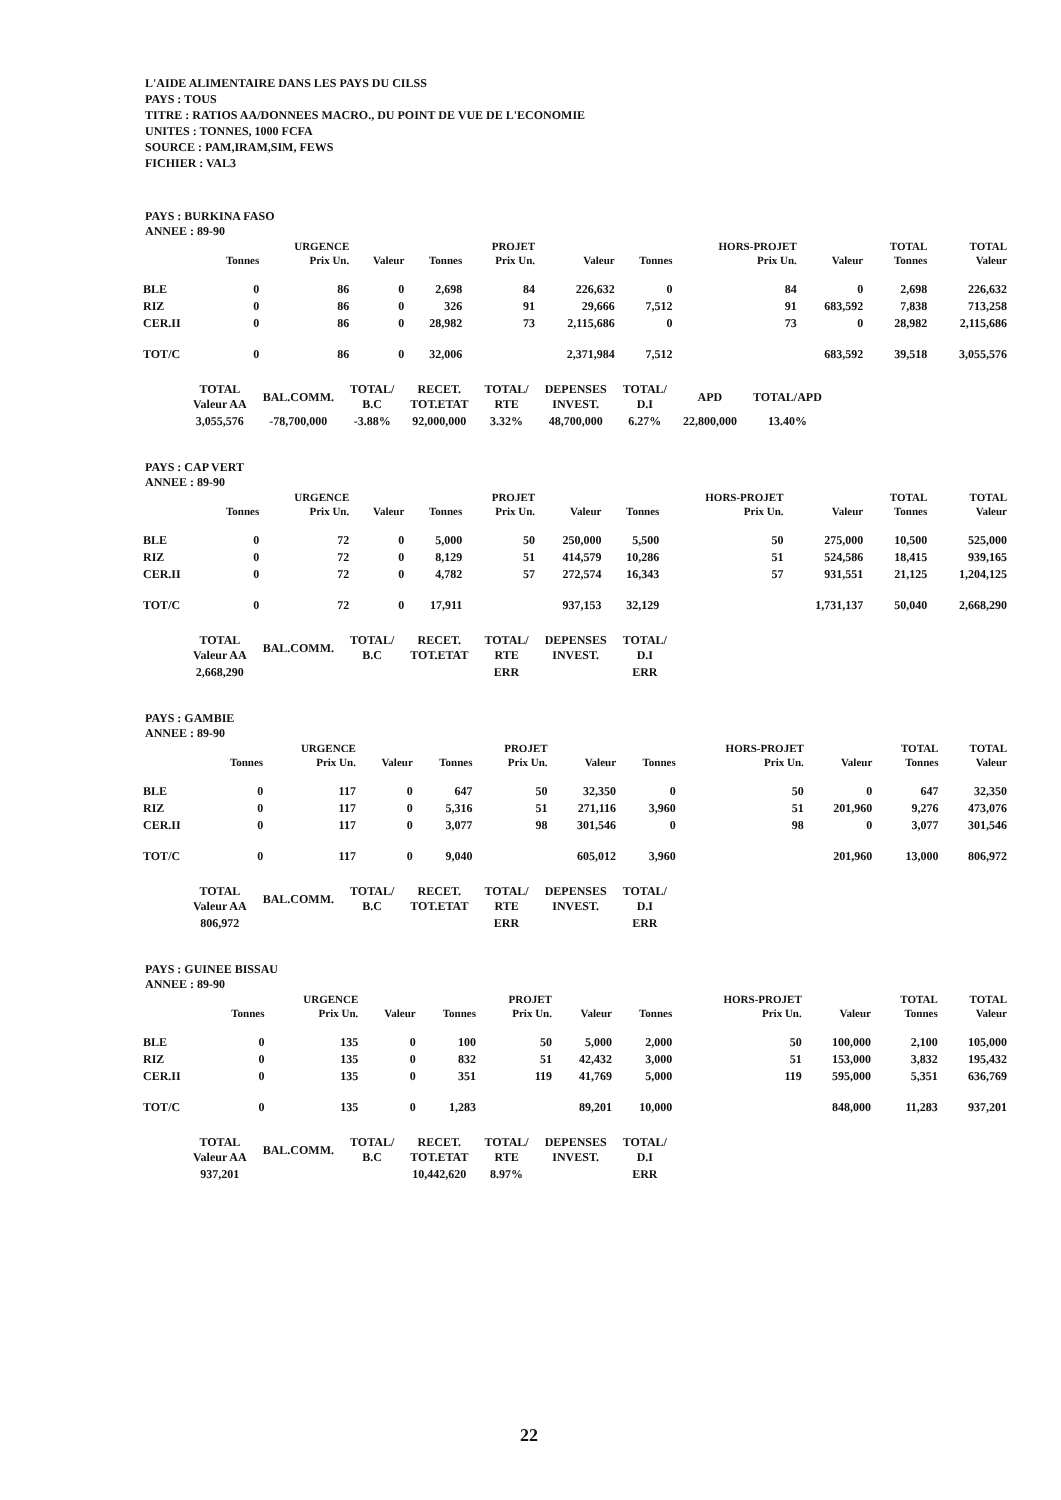L'AIDE ALIMENTAIRE DANS LES PAYS DU CILSS
PAYS : TOUS
TITRE : RATIOS AA/DONNEES MACRO., DU POINT DE VUE DE L'ECONOMIE
UNITES : TONNES, 1000 FCFA
SOURCE : PAM,IRAM,SIM, FEWS
FICHIER : VAL3
PAYS : BURKINA FASO
ANNEE : 89-90
| | | URGENCE | | | PROJET | | | HORS-PROJET | | TOTAL | TOTAL |
| --- | --- | --- | --- | --- | --- | --- | --- | --- | --- | --- | --- |
| | Tonnes | Prix Un. | Valeur | Tonnes | Prix Un. | Valeur | Tonnes | Prix Un. | Valeur | Tonnes | Valeur |
| BLE | 0 | 86 | 0 | 2,698 | 84 | 226,632 | 0 | 84 | 0 | 2,698 | 226,632 |
| RIZ | 0 | 86 | 0 | 326 | 91 | 29,666 | 7,512 | 91 | 683,592 | 7,838 | 713,258 |
| CER.II | 0 | 86 | 0 | 28,982 | 73 | 2,115,686 | 0 | 73 | 0 | 28,982 | 2,115,686 |
| TOT/C | 0 | 86 | 0 | 32,006 | | 2,371,984 | 7,512 | | 683,592 | 39,518 | 3,055,576 |
| TOTAL Valeur AA | BAL.COMM. | TOTAL/ B.C | RECET. TOT.ETAT | TOTAL/ RTE | DEPENSES INVEST. | TOTAL/ D.I | APD | TOTAL/APD |
| --- | --- | --- | --- | --- | --- | --- | --- | --- |
| 3,055,576 | -78,700,000 | -3.88% | 92,000,000 | 3.32% | 48,700,000 | 6.27% | 22,800,000 | 13.40% |
PAYS : CAP VERT
ANNEE : 89-90
| | | URGENCE | | | PROJET | | | HORS-PROJET | | TOTAL | TOTAL |
| --- | --- | --- | --- | --- | --- | --- | --- | --- | --- | --- | --- |
| | Tonnes | Prix Un. | Valeur | Tonnes | Prix Un. | Valeur | Tonnes | Prix Un. | Valeur | Tonnes | Valeur |
| BLE | 0 | 72 | 0 | 5,000 | 50 | 250,000 | 5,500 | 50 | 275,000 | 10,500 | 525,000 |
| RIZ | 0 | 72 | 0 | 8,129 | 51 | 414,579 | 10,286 | 51 | 524,586 | 18,415 | 939,165 |
| CER.II | 0 | 72 | 0 | 4,782 | 57 | 272,574 | 16,343 | 57 | 931,551 | 21,125 | 1,204,125 |
| TOT/C | 0 | 72 | 0 | 17,911 | | 937,153 | 32,129 | | 1,731,137 | 50,040 | 2,668,290 |
| TOTAL Valeur AA | BAL.COMM. | TOTAL/ B.C | RECET. TOT.ETAT | TOTAL/ RTE | DEPENSES INVEST. | TOTAL/ D.I |
| --- | --- | --- | --- | --- | --- | --- |
| 2,668,290 | | | | ERR | | ERR |
PAYS : GAMBIE
ANNEE : 89-90
| | | URGENCE | | | PROJET | | | HORS-PROJET | | TOTAL | TOTAL |
| --- | --- | --- | --- | --- | --- | --- | --- | --- | --- | --- | --- |
| | Tonnes | Prix Un. | Valeur | Tonnes | Prix Un. | Valeur | Tonnes | Prix Un. | Valeur | Tonnes | Valeur |
| BLE | 0 | 117 | 0 | 647 | 50 | 32,350 | 0 | 50 | 0 | 647 | 32,350 |
| RIZ | 0 | 117 | 0 | 5,316 | 51 | 271,116 | 3,960 | 51 | 201,960 | 9,276 | 473,076 |
| CER.II | 0 | 117 | 0 | 3,077 | 98 | 301,546 | 0 | 98 | 0 | 3,077 | 301,546 |
| TOT/C | 0 | 117 | 0 | 9,040 | | 605,012 | 3,960 | | 201,960 | 13,000 | 806,972 |
| TOTAL Valeur AA | BAL.COMM. | TOTAL/ B.C | RECET. TOT.ETAT | TOTAL/ RTE | DEPENSES INVEST. | TOTAL/ D.I |
| --- | --- | --- | --- | --- | --- | --- |
| 806,972 | | | | ERR | | ERR |
PAYS : GUINEE BISSAU
ANNEE : 89-90
| | | URGENCE | | | PROJET | | | HORS-PROJET | | TOTAL | TOTAL |
| --- | --- | --- | --- | --- | --- | --- | --- | --- | --- | --- | --- |
| | Tonnes | Prix Un. | Valeur | Tonnes | Prix Un. | Valeur | Tonnes | Prix Un. | Valeur | Tonnes | Valeur |
| BLE | 0 | 135 | 0 | 100 | 50 | 5,000 | 2,000 | 50 | 100,000 | 2,100 | 105,000 |
| RIZ | 0 | 135 | 0 | 832 | 51 | 42,432 | 3,000 | 51 | 153,000 | 3,832 | 195,432 |
| CER.II | 0 | 135 | 0 | 351 | 119 | 41,769 | 5,000 | 119 | 595,000 | 5,351 | 636,769 |
| TOT/C | 0 | 135 | 0 | 1,283 | | 89,201 | 10,000 | | 848,000 | 11,283 | 937,201 |
| TOTAL Valeur AA | BAL.COMM. | TOTAL/ B.C | RECET. TOT.ETAT | TOTAL/ RTE | DEPENSES INVEST. | TOTAL/ D.I |
| --- | --- | --- | --- | --- | --- | --- |
| 937,201 | | | 10,442,620 | 8.97% | | ERR |
22